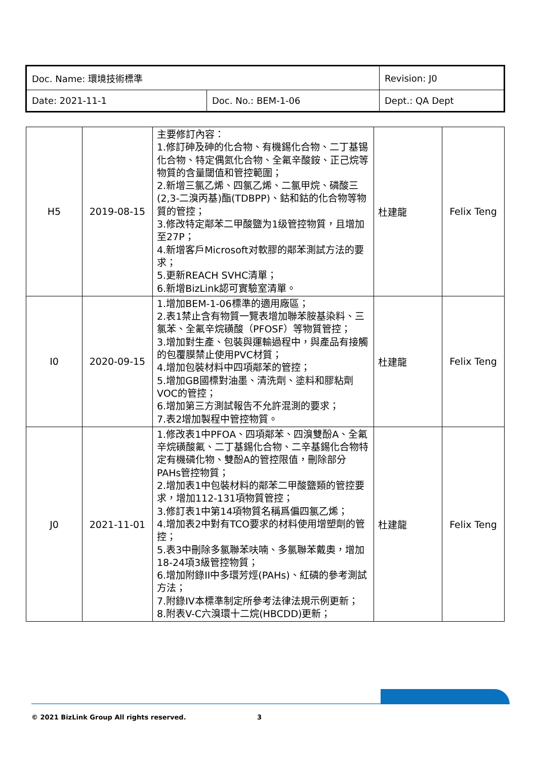| Doc. Name: 環境技術標準 | | Revision: J0 |
| Date: 2021-11-1 | Doc. No.: BEM-1-06 | Dept.: QA Dept |
| H5 | 2019-08-15 | 主要修訂內容： 1.修訂砷及砷的化合物、有機錫化合物、二丁基锡化合物、特定偶氮化合物、全氟辛酸銨、正己烷等物質的含量閾值和管控範圍； 2.新增三氯乙烯、四氯乙烯、二氯甲烷、磷酸三(2,3-二溴丙基)酯(TDBPP)、鈷和鈷的化合物等物質的管控； 3.修改特定鄰苯二甲酸鹽为1级管控物質，且增加至27P； 4.新增客戶Microsoft对軟膠的鄰苯測試方法的要求； 5.更新REACH SVHC清單； 6.新增BizLink認可實驗室清單。 | 杜建龍 | Felix Teng |
| I0 | 2020-09-15 | 1.增加BEM-1-06標準的適用廠區； 2.表1禁止含有物質一覽表增加聯苯胺基染料、三氯苯、全氟辛烷磺酸（PFOSF）等物質管控； 3.增加對生產、包裝與運輸過程中，與產品有接觸的包覆膜禁止使用PVC材質； 4.增加包裝材料中四項鄰苯的管控； 5.增加GB國標對油墨、清洗劑、塗料和膠粘劑VOC的管控； 6.增加第三方測試報告不允許混測的要求； 7.表2增加製程中管控物質。 | 杜建龍 | Felix Teng |
| J0 | 2021-11-01 | 1.修改表1中PFOA、四項鄰苯、四溴雙酚A、全氟辛烷磺酸氟、二丁基錫化合物、二辛基錫化合物特定有機磷化物、雙酚A的管控限值，刪除部分PAHs管控物質； 2.增加表1中包裝材料的鄰苯二甲酸鹽類的管控要求，增加112-131項物質管控； 3.修訂表1中第14項物質名稱爲偏四氯乙烯； 4.增加表2中對有TCO要求的材料使用增塑劑的管控； 5.表3中刪除多氯聯苯呋喃、多氯聯苯戴奧，增加18-24項3級管控物質； 6.增加附錄II中多環芳烴(PAHs)、紅磷的參考測試方法； 7.附錄IV本標準制定所參考法律法規示例更新； 8.附表V-C六溴環十二烷(HBCDD)更新； | 杜建龍 | Felix Teng |
© 2021 BizLink Group All rights reserved.
3